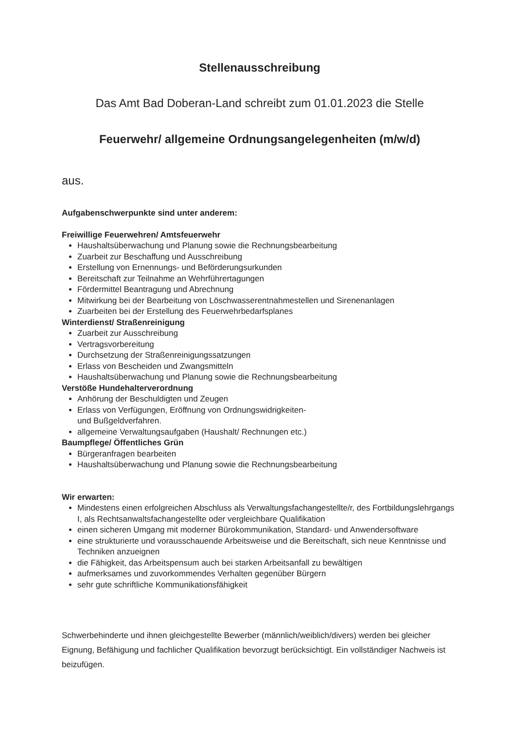Stellenausschreibung
Das Amt Bad Doberan-Land schreibt zum 01.01.2023 die Stelle
Feuerwehr/ allgemeine Ordnungsangelegenheiten (m/w/d)
aus.
Aufgabenschwerpunkte sind unter anderem:
Freiwillige Feuerwehren/ Amtsfeuerwehr
Haushaltsüberwachung und Planung sowie die Rechnungsbearbeitung
Zuarbeit zur Beschaffung und Ausschreibung
Erstellung von Ernennungs- und Beförderungsurkunden
Bereitschaft zur Teilnahme an Wehrführertagungen
Fördermittel Beantragung und Abrechnung
Mitwirkung bei der Bearbeitung von Löschwasserentnahmestellen und Sirenenanlagen
Zuarbeiten bei der Erstellung des Feuerwehrbedarfsplanes
Winterdienst/ Straßenreinigung
Zuarbeit zur Ausschreibung
Vertragsvorbereitung
Durchsetzung der Straßenreinigungssatzungen
Erlass von Bescheiden und Zwangsmitteln
Haushaltsüberwachung und Planung sowie die Rechnungsbearbeitung
Verstöße Hundehalterverordnung
Anhörung der Beschuldigten und Zeugen
Erlass von Verfügungen, Eröffnung von Ordnungswidrigkeiten-
und Bußgeldverfahren.
allgemeine Verwaltungsaufgaben (Haushalt/ Rechnungen etc.)
Baumpflege/ Öffentliches Grün
Bürgeranfragen bearbeiten
Haushaltsüberwachung und Planung sowie die Rechnungsbearbeitung
Wir erwarten:
Mindestens einen erfolgreichen Abschluss als Verwaltungsfachangestellte/r, des Fortbildungslehrgangs I, als Rechtsanwaltsfachangestellte oder vergleichbare Qualifikation
einen sicheren Umgang mit moderner Bürokommunikation, Standard- und Anwendersoftware
eine strukturierte und vorausschauende Arbeitsweise und die Bereitschaft, sich neue Kenntnisse und Techniken anzueignen
die Fähigkeit, das Arbeitspensum auch bei starken Arbeitsanfall zu bewältigen
aufmerksames und zuvorkommendes Verhalten gegenüber Bürgern
sehr gute schriftliche Kommunikationsfähigkeit
Schwerbehinderte und ihnen gleichgestellte Bewerber (männlich/weiblich/divers) werden bei gleicher Eignung, Befähigung und fachlicher Qualifikation bevorzugt berücksichtigt. Ein vollständiger Nachweis ist beizufügen.